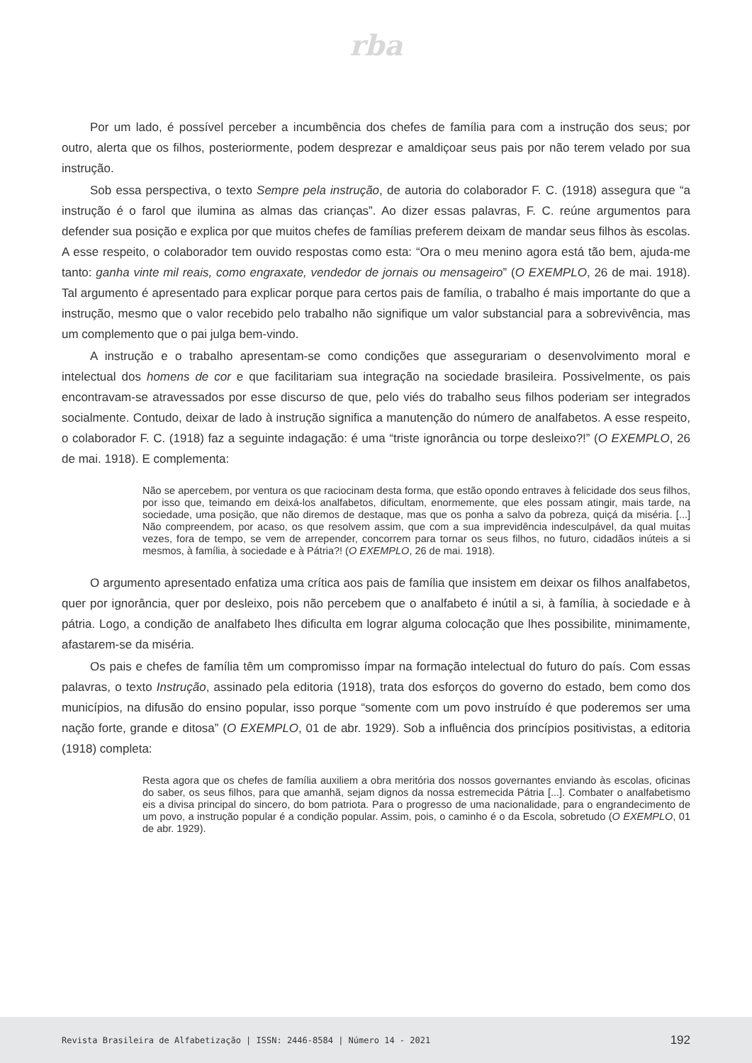rba
Por um lado, é possível perceber a incumbência dos chefes de família para com a instrução dos seus; por outro, alerta que os filhos, posteriormente, podem desprezar e amaldiçoar seus pais por não terem velado por sua instrução.
Sob essa perspectiva, o texto Sempre pela instrução, de autoria do colaborador F. C. (1918) assegura que “a instrução é o farol que ilumina as almas das crianças”. Ao dizer essas palavras, F. C. reúne argumentos para defender sua posição e explica por que muitos chefes de famílias preferem deixam de mandar seus filhos às escolas. A esse respeito, o colaborador tem ouvido respostas como esta: “Ora o meu menino agora está tão bem, ajuda-me tanto: ganha vinte mil reais, como engraxate, vendedor de jornais ou mensageiro” (O EXEMPLO, 26 de mai. 1918). Tal argumento é apresentado para explicar porque para certos pais de família, o trabalho é mais importante do que a instrução, mesmo que o valor recebido pelo trabalho não signifique um valor substancial para a sobrevivência, mas um complemento que o pai julga bem-vindo.
A instrução e o trabalho apresentam-se como condições que assegurariam o desenvolvimento moral e intelectual dos homens de cor e que facilitariam sua integração na sociedade brasileira. Possivelmente, os pais encontravam-se atravessados por esse discurso de que, pelo viés do trabalho seus filhos poderiam ser integrados socialmente. Contudo, deixar de lado à instrução significa a manutenção do número de analfabetos. A esse respeito, o colaborador F. C. (1918) faz a seguinte indagação: é uma “triste ignorância ou torpe desleixo?!” (O EXEMPLO, 26 de mai. 1918). E complementa:
Não se apercebem, por ventura os que raciocinam desta forma, que estão opondo entraves à felicidade dos seus filhos, por isso que, teimando em deixá-los analfabetos, dificultam, enormemente, que eles possam atingir, mais tarde, na sociedade, uma posição, que não diremos de destaque, mas que os ponha a salvo da pobreza, quiçá da miséria. [...] Não compreendem, por acaso, os que resolvem assim, que com a sua imprevidência indesculpável, da qual muitas vezes, fora de tempo, se vem de arrepender, concorrem para tornar os seus filhos, no futuro, cidadãos inúteis a si mesmos, à família, à sociedade e à Pátria?! (O EXEMPLO, 26 de mai. 1918).
O argumento apresentado enfatiza uma crítica aos pais de família que insistem em deixar os filhos analfabetos, quer por ignorância, quer por desleixo, pois não percebem que o analfabeto é inútil a si, à família, à sociedade e à pátria. Logo, a condição de analfabeto lhes dificulta em lograr alguma colocação que lhes possibilite, minimamente, afastarem-se da miséria.
Os pais e chefes de família têm um compromisso ímpar na formação intelectual do futuro do país. Com essas palavras, o texto Instrução, assinado pela editoria (1918), trata dos esforços do governo do estado, bem como dos municípios, na difusão do ensino popular, isso porque “somente com um povo instruído é que poderemos ser uma nação forte, grande e ditosa” (O EXEMPLO, 01 de abr. 1929). Sob a influência dos princípios positivistas, a editoria (1918) completa:
Resta agora que os chefes de família auxiliem a obra meritória dos nossos governantes enviando às escolas, oficinas do saber, os seus filhos, para que amanhã, sejam dignos da nossa estremecida Pátria [...]. Combater o analfabetismo eis a divisa principal do sincero, do bom patriota. Para o progresso de uma nacionalidade, para o engrandecimento de um povo, a instrução popular é a condição popular. Assim, pois, o caminho é o da Escola, sobretudo (O EXEMPLO, 01 de abr. 1929).
Revista Brasileira de Alfabetização | ISSN: 2446-8584 | Número 14 - 2021 192